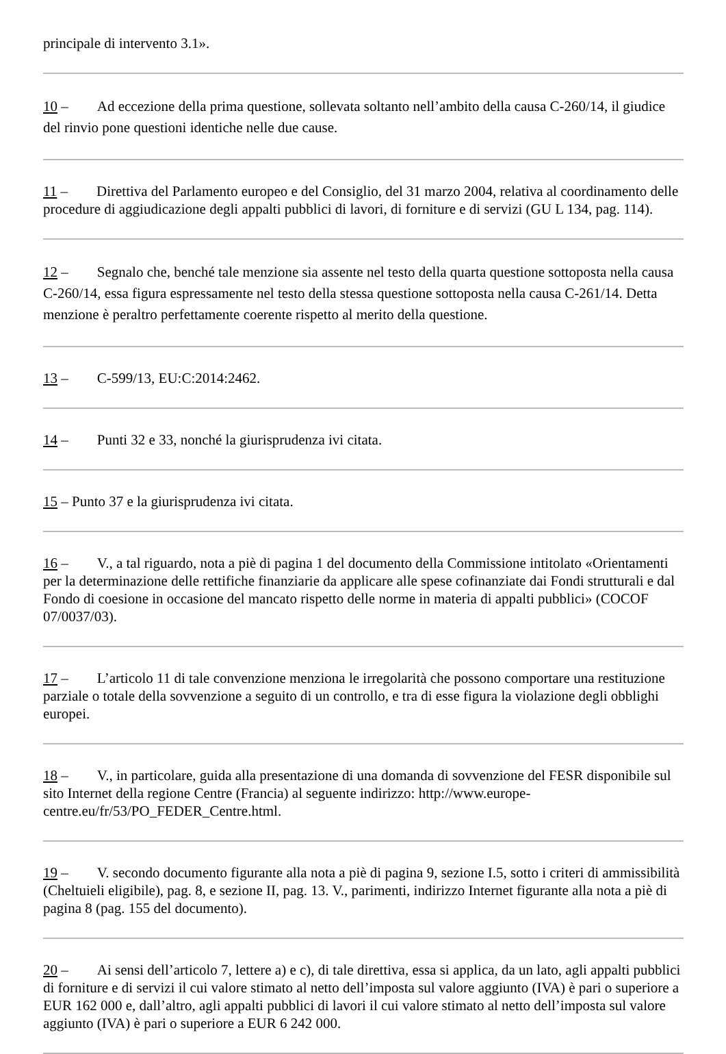principale di intervento 3.1».
10 – Ad eccezione della prima questione, sollevata soltanto nell’ambito della causa C-260/14, il giudice del rinvio pone questioni identiche nelle due cause.
11 – Direttiva del Parlamento europeo e del Consiglio, del 31 marzo 2004, relativa al coordinamento delle procedure di aggiudicazione degli appalti pubblici di lavori, di forniture e di servizi (GU L 134, pag. 114).
12 – Segnalo che, benché tale menzione sia assente nel testo della quarta questione sottoposta nella causa C-260/14, essa figura espressamente nel testo della stessa questione sottoposta nella causa C-261/14. Detta menzione è peraltro perfettamente coerente rispetto al merito della questione.
13 – C-599/13, EU:C:2014:2462.
14 – Punti 32 e 33, nonché la giurisprudenza ivi citata.
15 – Punto 37 e la giurisprudenza ivi citata.
16 – V., a tal riguardo, nota a piè di pagina 1 del documento della Commissione intitolato «Orientamenti per la determinazione delle rettifiche finanziarie da applicare alle spese cofinanziate dai Fondi strutturali e dal Fondo di coesione in occasione del mancato rispetto delle norme in materia di appalti pubblici» (COCOF 07/0037/03).
17 – L’articolo 11 di tale convenzione menziona le irregolarità che possono comportare una restituzione parziale o totale della sovvenzione a seguito di un controllo, e tra di esse figura la violazione degli obblighi europei.
18 – V., in particolare, guida alla presentazione di una domanda di sovvenzione del FESR disponibile sul sito Internet della regione Centre (Francia) al seguente indirizzo: http://www.europe-centre.eu/fr/53/PO_FEDER_Centre.html.
19 – V. secondo documento figurante alla nota a piè di pagina 9, sezione I.5, sotto i criteri di ammissibilità (Cheltuieli eligibile), pag. 8, e sezione II, pag. 13. V., parimenti, indirizzo Internet figurante alla nota a piè di pagina 8 (pag. 155 del documento).
20 – Ai sensi dell’articolo 7, lettere a) e c), di tale direttiva, essa si applica, da un lato, agli appalti pubblici di forniture e di servizi il cui valore stimato al netto dell’imposta sul valore aggiunto (IVA) è pari o superiore a EUR 162 000 e, dall’altro, agli appalti pubblici di lavori il cui valore stimato al netto dell’imposta sul valore aggiunto (IVA) è pari o superiore a EUR 6 242 000.